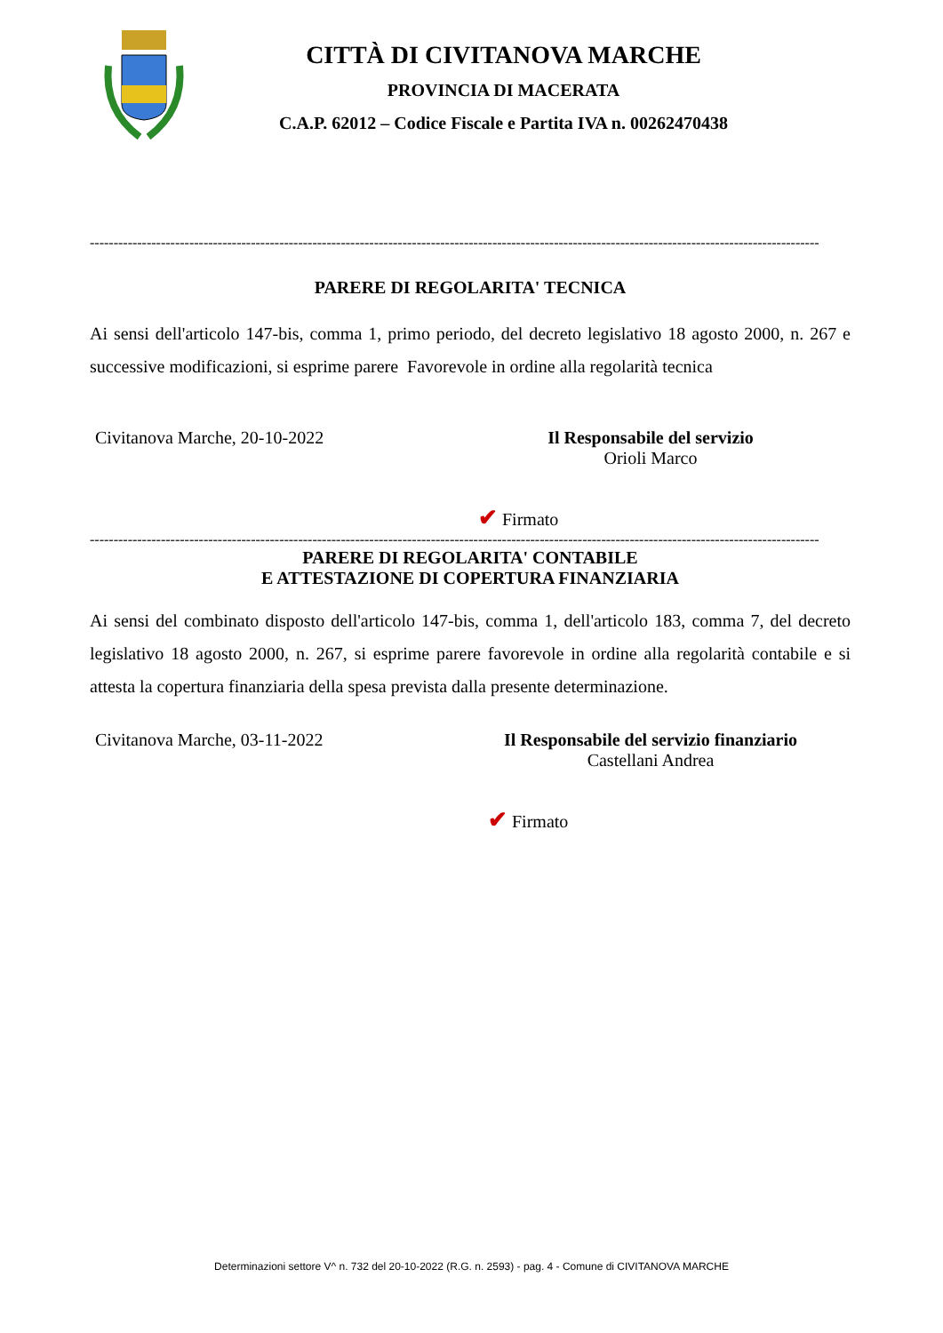CITTÀ DI CIVITANOVA MARCHE
PROVINCIA DI MACERATA
C.A.P. 62012 – Codice Fiscale e Partita IVA n. 00262470438
----------------------------------------------------------------------------------------------------------------------------------------------------------
PARERE DI REGOLARITA' TECNICA
Ai sensi dell'articolo 147-bis, comma 1, primo periodo, del decreto legislativo 18 agosto 2000, n. 267 e successive modificazioni, si esprime parere Favorevole in ordine alla regolarità tecnica
Civitanova Marche, 20-10-2022 Il Responsabile del servizio
Orioli Marco
✔ Firmato
----------------------------------------------------------------------------------------------------------------------------------------------------------
PARERE DI REGOLARITA' CONTABILE
E ATTESTAZIONE DI COPERTURA FINANZIARIA
Ai sensi del combinato disposto dell'articolo 147-bis, comma 1, dell'articolo 183, comma 7, del decreto legislativo 18 agosto 2000, n. 267, si esprime parere favorevole in ordine alla regolarità contabile e si attesta la copertura finanziaria della spesa prevista dalla presente determinazione.
Civitanova Marche, 03-11-2022 Il Responsabile del servizio finanziario
Castellani Andrea
✔ Firmato
Determinazioni settore V^ n. 732 del 20-10-2022 (R.G. n. 2593) - pag. 4 - Comune di CIVITANOVA MARCHE